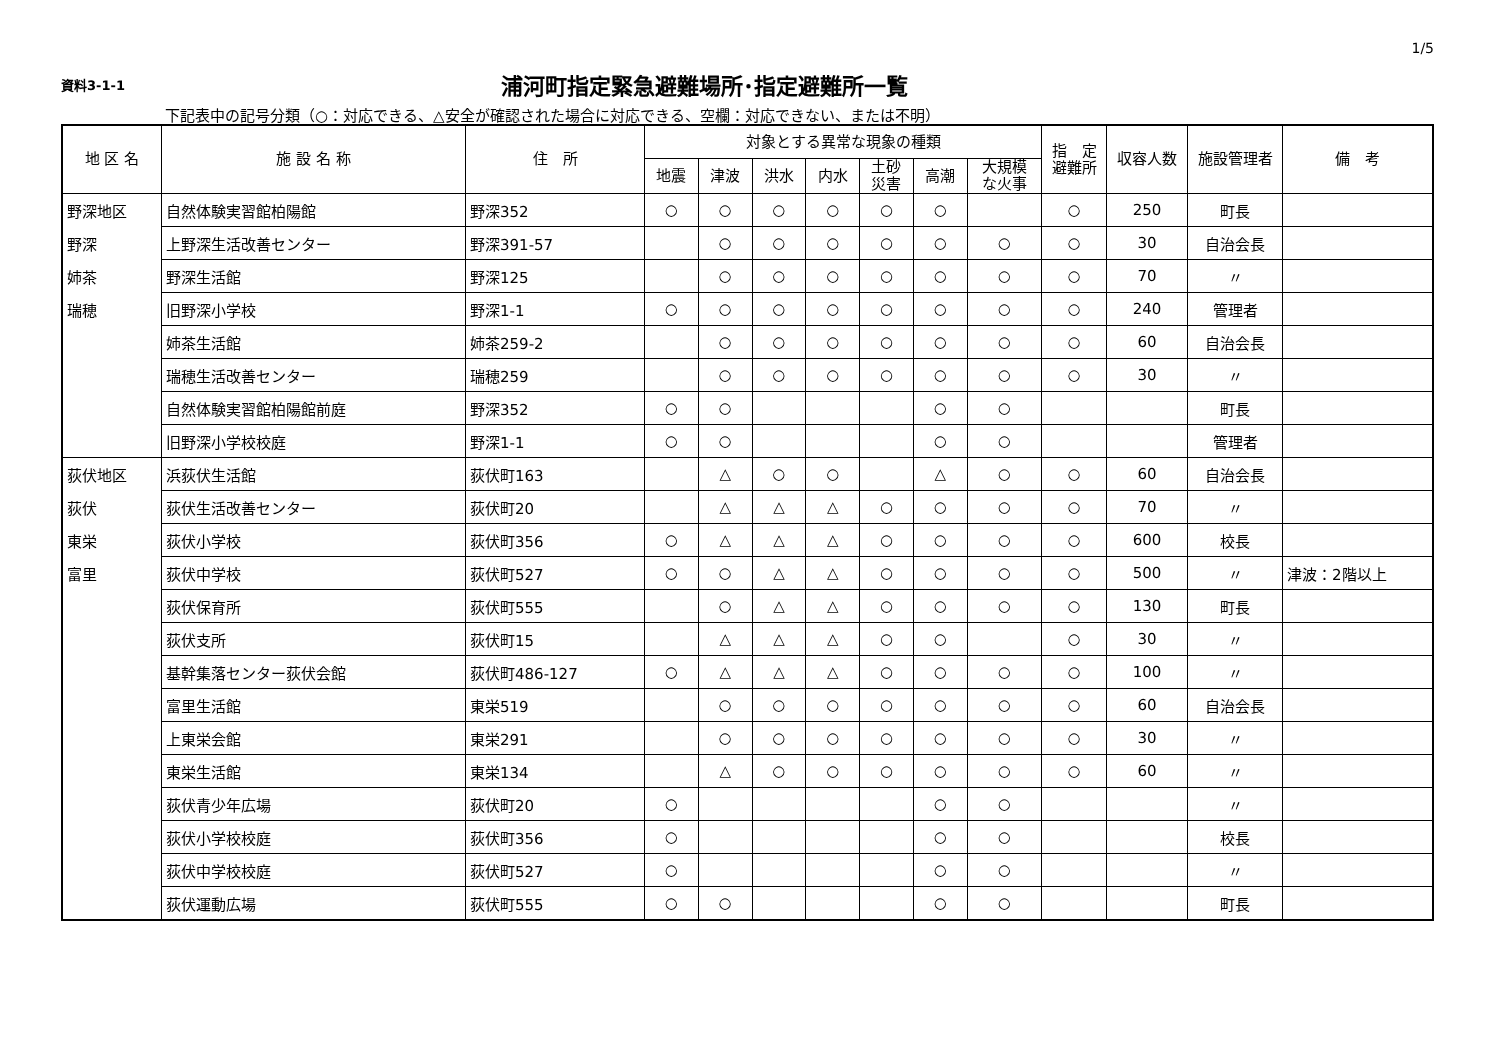1/5
資料3-1-1
浦河町指定緊急避難場所･指定避難所一覧
下記表中の記号分類（○：対応できる、△安全が確認された場合に対応できる、空欄：対応できない、または不明）
| 地 区 名 | 施 設 名 称 | 住 所 | 対象とする異常な現象の種類 | | | | | | | 指 定 避難所 | 収容人数 | 施設管理者 | 備 考 |
| --- | --- | --- | --- | --- | --- | --- | --- | --- | --- | --- | --- | --- | --- |
| | | | 地震 | 津波 | 洪水 | 内水 | 土砂 災害 | 高潮 | 大規模 な火事 | | | | |
| 野深地区 | 自然体験実習館柏陽館 | 野深352 | ○ | ○ | ○ | ○ | ○ | ○ | | ○ | 250 | 町長 | |
| 野深 | 上野深生活改善センター | 野深391-57 | | ○ | ○ | ○ | ○ | ○ | ○ | ○ | 30 | 自治会長 | |
| 姉茶 | 野深生活館 | 野深125 | | ○ | ○ | ○ | ○ | ○ | ○ | ○ | 70 | 〃 | |
| 瑞穂 | 旧野深小学校 | 野深1-1 | ○ | ○ | ○ | ○ | ○ | ○ | ○ | ○ | 240 | 管理者 | |
| | 姉茶生活館 | 姉茶259-2 | | ○ | ○ | ○ | ○ | ○ | ○ | ○ | 60 | 自治会長 | |
| | 瑞穂生活改善センター | 瑞穂259 | | ○ | ○ | ○ | ○ | ○ | ○ | ○ | 30 | 〃 | |
| | 自然体験実習館柏陽館前庭 | 野深352 | ○ | ○ | | | | ○ | ○ | | | 町長 | |
| | 旧野深小学校校庭 | 野深1-1 | ○ | ○ | | | | ○ | ○ | | | 管理者 | |
| 荻伏地区 | 浜荻伏生活館 | 荻伏町163 | | △ | ○ | ○ | | △ | ○ | ○ | 60 | 自治会長 | |
| 荻伏 | 荻伏生活改善センター | 荻伏町20 | | △ | △ | △ | ○ | ○ | ○ | ○ | 70 | 〃 | |
| 東栄 | 荻伏小学校 | 荻伏町356 | ○ | △ | △ | △ | ○ | ○ | ○ | ○ | 600 | 校長 | |
| 富里 | 荻伏中学校 | 荻伏町527 | ○ | ○ | △ | △ | ○ | ○ | ○ | ○ | 500 | 〃 | 津波：2階以上 |
| | 荻伏保育所 | 荻伏町555 | | ○ | △ | △ | ○ | ○ | ○ | ○ | 130 | 町長 | |
| | 荻伏支所 | 荻伏町15 | | △ | △ | △ | ○ | ○ | | ○ | 30 | 〃 | |
| | 基幹集落センター荻伏会館 | 荻伏町486-127 | ○ | △ | △ | △ | ○ | ○ | ○ | ○ | 100 | 〃 | |
| | 富里生活館 | 東栄519 | | ○ | ○ | ○ | ○ | ○ | ○ | ○ | 60 | 自治会長 | |
| | 上東栄会館 | 東栄291 | | ○ | ○ | ○ | ○ | ○ | ○ | ○ | 30 | 〃 | |
| | 東栄生活館 | 東栄134 | | △ | ○ | ○ | ○ | ○ | ○ | ○ | 60 | 〃 | |
| | 荻伏青少年広場 | 荻伏町20 | ○ | | | | | ○ | ○ | | | 〃 | |
| | 荻伏小学校校庭 | 荻伏町356 | ○ | | | | | ○ | ○ | | | 校長 | |
| | 荻伏中学校校庭 | 荻伏町527 | ○ | | | | | ○ | ○ | | | 〃 | |
| | 荻伏運動広場 | 荻伏町555 | ○ | ○ | | | | ○ | ○ | | | 町長 | |